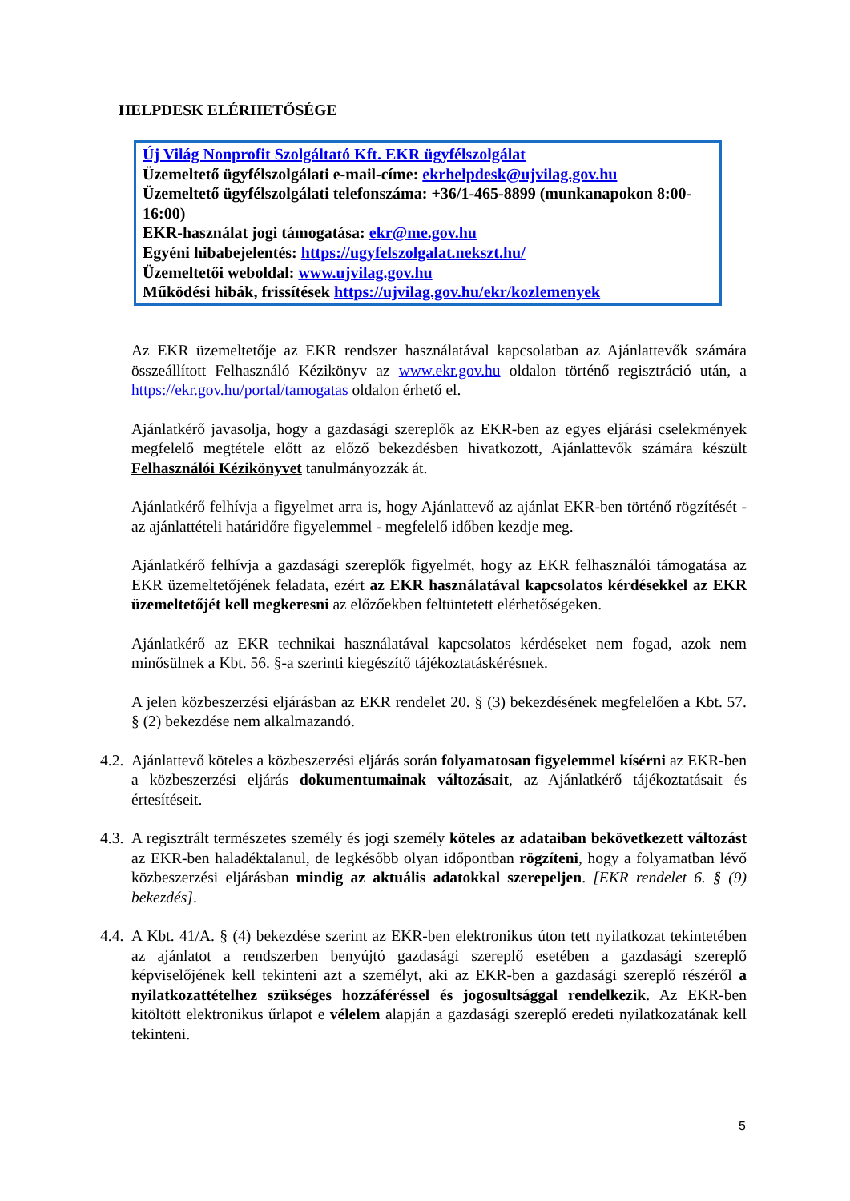HELPDESK ELÉRHETŐSÉGE
Új Világ Nonprofit Szolgáltató Kft. EKR ügyfélszolgálat
Üzemeltető ügyfélszolgálati e-mail-címe: ekrhelpdesk@ujvilag.gov.hu
Üzemeltető ügyfélszolgálati telefonszáma: +36/1-465-8899 (munkanapokon 8:00-16:00)
EKR-használat jogi támogatása: ekr@me.gov.hu
Egyéni hibabejelentés: https://ugyfelszolgalat.nekszt.hu/
Üzemeltetői weboldal: www.ujvilag.gov.hu
Működési hibák, frissítések https://ujvilag.gov.hu/ekr/kozlemenyek
Az EKR üzemeltetője az EKR rendszer használatával kapcsolatban az Ajánlattevők számára összeállított Felhasználó Kézikönyv az www.ekr.gov.hu oldalon történő regisztráció után, a https://ekr.gov.hu/portal/tamogatas oldalon érhető el.
Ajánlatkérő javasolja, hogy a gazdasági szereplők az EKR-ben az egyes eljárási cselekmények megfelelő megtétele előtt az előző bekezdésben hivatkozott, Ajánlattevők számára készült Felhasználói Kézikönyvet tanulmányozzák át.
Ajánlatkérő felhívja a figyelmet arra is, hogy Ajánlattevő az ajánlat EKR-ben történő rögzítését - az ajánlattételi határidőre figyelemmel - megfelelő időben kezdje meg.
Ajánlatkérő felhívja a gazdasági szereplők figyelmét, hogy az EKR felhasználói támogatása az EKR üzemeltetőjének feladata, ezért az EKR használatával kapcsolatos kérdésekkel az EKR üzemeltetőjét kell megkeresni az előzőekben feltüntetett elérhetőségeken.
Ajánlatkérő az EKR technikai használatával kapcsolatos kérdéseket nem fogad, azok nem minősülnek a Kbt. 56. §-a szerinti kiegészítő tájékoztatáskérésnek.
A jelen közbeszerzési eljárásban az EKR rendelet 20. § (3) bekezdésének megfelelően a Kbt. 57. § (2) bekezdése nem alkalmazandó.
4.2. Ajánlattevő köteles a közbeszerzési eljárás során folyamatosan figyelemmel kísérni az EKR-ben a közbeszerzési eljárás dokumentumainak változásait, az Ajánlatkérő tájékoztatásait és értesítéseit.
4.3. A regisztrált természetes személy és jogi személy köteles az adataiban bekövetkezett változást az EKR-ben haladéktalanul, de legkésőbb olyan időpontban rögzíteni, hogy a folyamatban lévő közbeszerzési eljárásban mindig az aktuális adatokkal szerepeljen. [EKR rendelet 6. § (9) bekezdés].
4.4. A Kbt. 41/A. § (4) bekezdése szerint az EKR-ben elektronikus úton tett nyilatkozat tekintetében az ajánlatot a rendszerben benyújtó gazdasági szereplő esetében a gazdasági szereplő képviselőjének kell tekinteni azt a személyt, aki az EKR-ben a gazdasági szereplő részéről a nyilatkozattételhez szükséges hozzáféréssel és jogosultsággal rendelkezik. Az EKR-ben kitöltött elektronikus űrlapot e vélelem alapján a gazdasági szereplő eredeti nyilatkozatának kell tekinteni.
5